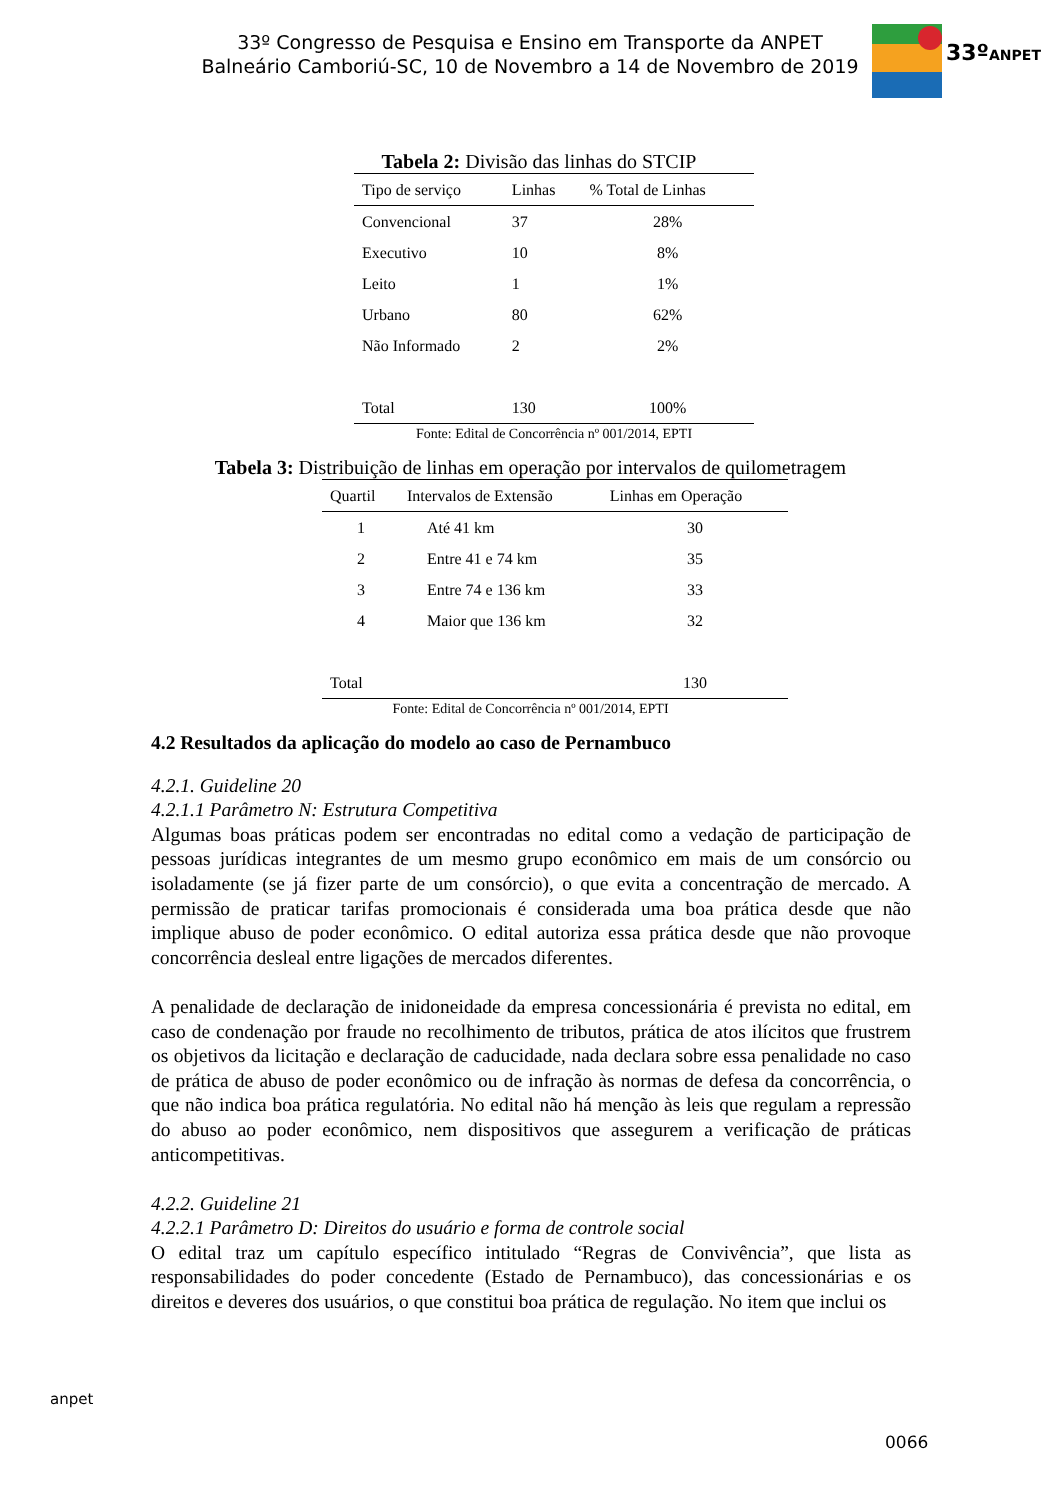33º Congresso de Pesquisa e Ensino em Transporte da ANPET
Balneário Camboriú-SC, 10 de Novembro a 14 de Novembro de 2019
33ºANPET
Tabela 2: Divisão das linhas do STCIP
| Tipo de serviço | Linhas | % Total de Linhas |
| --- | --- | --- |
| Convencional | 37 | 28% |
| Executivo | 10 | 8% |
| Leito | 1 | 1% |
| Urbano | 80 | 62% |
| Não Informado | 2 | 2% |
| Total | 130 | 100% |
Fonte: Edital de Concorrência nº 001/2014, EPTI
Tabela 3: Distribuição de linhas em operação por intervalos de quilometragem
| Quartil | Intervalos de Extensão | Linhas em Operação |
| --- | --- | --- |
| 1 | Até 41 km | 30 |
| 2 | Entre 41 e 74 km | 35 |
| 3 | Entre 74 e 136 km | 33 |
| 4 | Maior que 136 km | 32 |
| Total | | 130 |
Fonte: Edital de Concorrência nº 001/2014, EPTI
4.2 Resultados da aplicação do modelo ao caso de Pernambuco
4.2.1. Guideline 20
4.2.1.1 Parâmetro N: Estrutura Competitiva
Algumas boas práticas podem ser encontradas no edital como a vedação de participação de pessoas jurídicas integrantes de um mesmo grupo econômico em mais de um consórcio ou isoladamente (se já fizer parte de um consórcio), o que evita a concentração de mercado. A permissão de praticar tarifas promocionais é considerada uma boa prática desde que não implique abuso de poder econômico. O edital autoriza essa prática desde que não provoque concorrência desleal entre ligações de mercados diferentes.
A penalidade de declaração de inidoneidade da empresa concessionária é prevista no edital, em caso de condenação por fraude no recolhimento de tributos, prática de atos ilícitos que frustrem os objetivos da licitação e declaração de caducidade, nada declara sobre essa penalidade no caso de prática de abuso de poder econômico ou de infração às normas de defesa da concorrência, o que não indica boa prática regulatória. No edital não há menção às leis que regulam a repressão do abuso ao poder econômico, nem dispositivos que assegurem a verificação de práticas anticompetitivas.
4.2.2. Guideline 21
4.2.2.1 Parâmetro D: Direitos do usuário e forma de controle social
O edital traz um capítulo específico intitulado “Regras de Convivência”, que lista as responsabilidades do poder concedente (Estado de Pernambuco), das concessionárias e os direitos e deveres dos usuários, o que constitui boa prática de regulação. No item que inclui os
anpet
0066